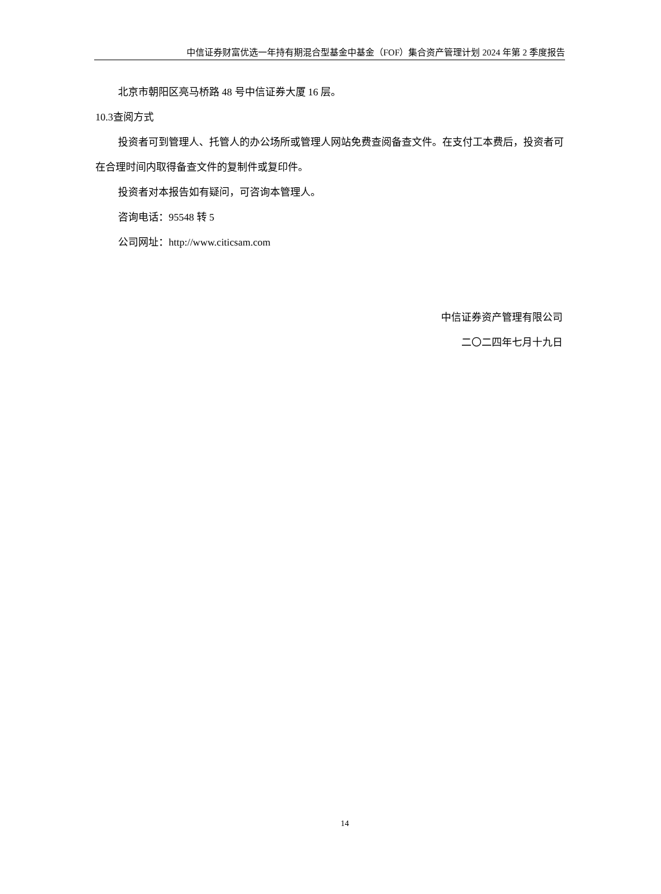中信证券财富优选一年持有期混合型基金中基金（FOF）集合资产管理计划 2024 年第 2 季度报告
北京市朝阳区亮马桥路 48 号中信证券大厦 16 层。
10.3查阅方式
投资者可到管理人、托管人的办公场所或管理人网站免费查阅备查文件。在支付工本费后，投资者可在合理时间内取得备查文件的复制件或复印件。
投资者对本报告如有疑问，可咨询本管理人。
咨询电话：95548 转 5
公司网址：http://www.citicsam.com
中信证券资产管理有限公司
二〇二四年七月十九日
14